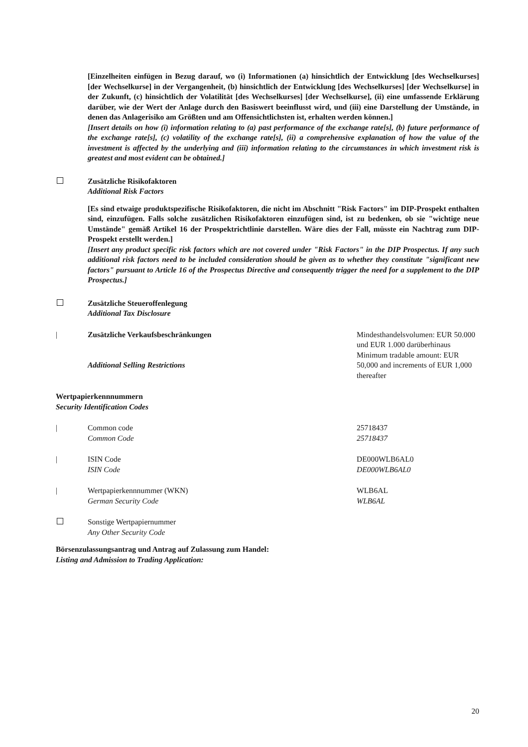[Einzelheiten einfügen in Bezug darauf, wo (i) Informationen (a) hinsichtlich der Entwicklung [des Wechselkurses] [der Wechselkurse] in der Vergangenheit, (b) hinsichtlich der Entwicklung [des Wechselkurses] [der Wechselkurse] in der Zukunft, (c) hinsichtlich der Volatilität [des Wechselkurses] [der Wechselkurse], (ii) eine umfassende Erklärung darüber, wie der Wert der Anlage durch den Basiswert beeinflusst wird, und (iii) eine Darstellung der Umstände, in denen das Anlagerisiko am Größten und am Offensichtlichsten ist, erhalten werden können.]
[Insert details on how (i) information relating to (a) past performance of the exchange rate[s], (b) future performance of the exchange rate[s], (c) volatility of the exchange rate[s], (ii) a comprehensive explanation of how the value of the investment is affected by the underlying and (iii) information relating to the circumstances in which investment risk is greatest and most evident can be obtained.]
Zusätzliche Risikofaktoren
Additional Risk Factors
[Es sind etwaige produktspezifische Risikofaktoren, die nicht im Abschnitt "Risk Factors" im DIP-Prospekt enthalten sind, einzufügen. Falls solche zusätzlichen Risikofaktoren einzufügen sind, ist zu bedenken, ob sie "wichtige neue Umstände" gemäß Artikel 16 der Prospektrichtlinie darstellen. Wäre dies der Fall, müsste ein Nachtrag zum DIP-Prospekt erstellt werden.]
[Insert any product specific risk factors which are not covered under "Risk Factors" in the DIP Prospectus. If any such additional risk factors need to be included consideration should be given as to whether they constitute "significant new factors" pursuant to Article 16 of the Prospectus Directive and consequently trigger the need for a supplement to the DIP Prospectus.]
Zusätzliche Steueroffenlegung
Additional Tax Disclosure
| Zusätzliche Verkaufsbeschränkungen
Additional Selling Restrictions
Mindesthandelsvolumen: EUR 50.000 und EUR 1.000 darüberhinaus
Minimum tradable amount: EUR 50,000 and increments of EUR 1,000 thereafter
Wertpapierkennnummern
Security Identification Codes
| Common code
Common Code
25718437
25718437
| ISIN Code
ISIN Code
DE000WLB6AL0
DE000WLB6AL0
| Wertpapierkennnummer (WKN)
German Security Code
WLB6AL
WLB6AL
Sonstige Wertpapiernummer
Any Other Security Code
Börsenzulassungsantrag und Antrag auf Zulassung zum Handel:
Listing and Admission to Trading Application:
20